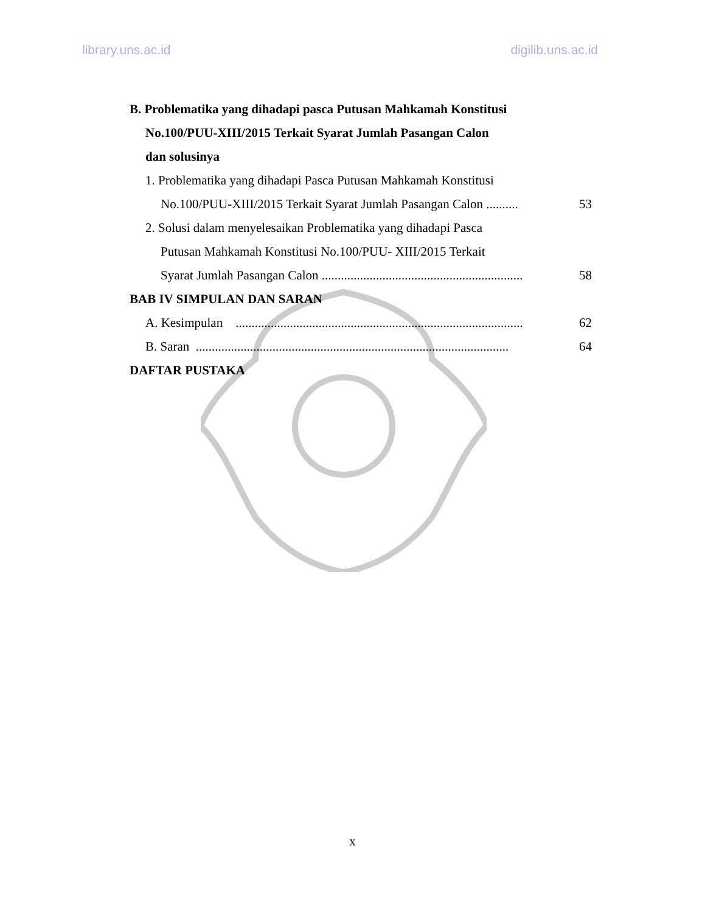library.uns.ac.id digilib.uns.ac.id
B. Problematika yang dihadapi pasca Putusan Mahkamah Konstitusi
No.100/PUU-XIII/2015 Terkait Syarat Jumlah Pasangan Calon
dan solusinya
1. Problematika yang dihadapi Pasca Putusan Mahkamah Konstitusi
No.100/PUU-XIII/2015 Terkait Syarat Jumlah Pasangan Calon .......... 53
2. Solusi dalam menyelesaikan Problematika yang dihadapi Pasca
Putusan Mahkamah Konstitusi No.100/PUU- XIII/2015 Terkait
Syarat Jumlah Pasangan Calon ............................................................... 58
BAB IV SIMPULAN DAN SARAN
A. Kesimpulan .......................................................................................... 62
B. Saran .................................................................................................. 64
DAFTAR PUSTAKA
x